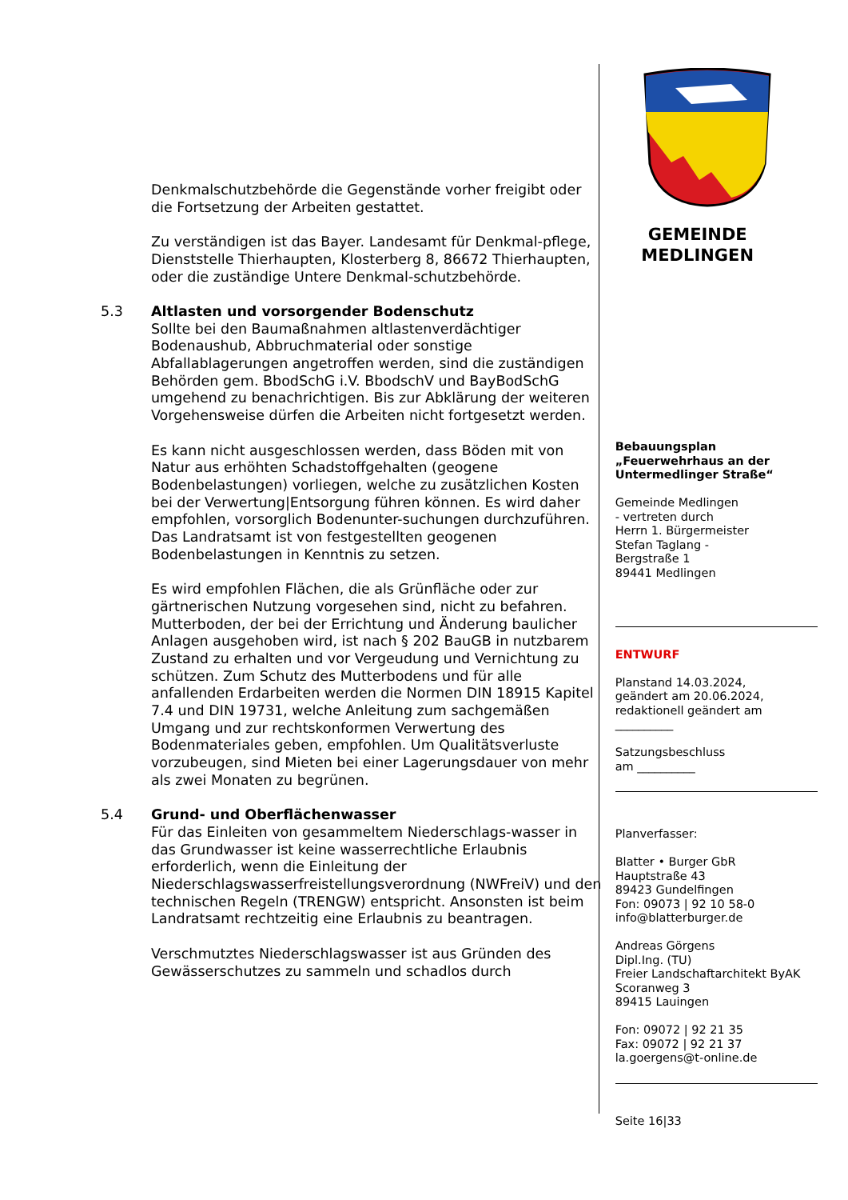Denkmalschutzbehörde die Gegenstände vorher freigibt oder die Fortsetzung der Arbeiten gestattet.
Zu verständigen ist das Bayer. Landesamt für Denkmal-pflege, Dienststelle Thierhaupten, Klosterberg 8, 86672 Thierhaupten, oder die zuständige Untere Denkmal-schutzbehörde.
5.3 Altlasten und vorsorgender Bodenschutz
Sollte bei den Baumaßnahmen altlastenverdächtiger Bodenaushub, Abbruchmaterial oder sonstige Abfallablagerungen angetroffen werden, sind die zuständigen Behörden gem. BbodSchG i.V. BbodschV und BayBodSchG umgehend zu benachrichtigen. Bis zur Abklärung der weiteren Vorgehensweise dürfen die Arbeiten nicht fortgesetzt werden.
Es kann nicht ausgeschlossen werden, dass Böden mit von Natur aus erhöhten Schadstoffgehalten (geogene Bodenbelastungen) vorliegen, welche zu zusätzlichen Kosten bei der Verwertung|Entsorgung führen können. Es wird daher empfohlen, vorsorglich Bodenunter-suchungen durchzuführen. Das Landratsamt ist von festgestellten geogenen Bodenbelastungen in Kenntnis zu setzen.
Es wird empfohlen Flächen, die als Grünfläche oder zur gärtnerischen Nutzung vorgesehen sind, nicht zu befahren. Mutterboden, der bei der Errichtung und Änderung baulicher Anlagen ausgehoben wird, ist nach § 202 BauGB in nutzbarem Zustand zu erhalten und vor Vergeudung und Vernichtung zu schützen. Zum Schutz des Mutterbodens und für alle anfallenden Erdarbeiten werden die Normen DIN 18915 Kapitel 7.4 und DIN 19731, welche Anleitung zum sachgemäßen Umgang und zur rechtskonformen Verwertung des Bodenmateriales geben, empfohlen. Um Qualitätsverluste vorzubeugen, sind Mieten bei einer Lagerungsdauer von mehr als zwei Monaten zu begrünen.
5.4 Grund- und Oberflächenwasser
Für das Einleiten von gesammeltem Niederschlags-wasser in das Grundwasser ist keine wasserrechtliche Erlaubnis erforderlich, wenn die Einleitung der Niederschlagswasserfreistellungsverordnung (NWFreiV) und den technischen Regeln (TRENGW) entspricht. Ansonsten ist beim Landratsamt rechtzeitig eine Erlaubnis zu beantragen.
Verschmutztes Niederschlagswasser ist aus Gründen des Gewässerschutzes zu sammeln und schadlos durch
GEMEINDE
MEDLINGEN
Bebauungsplan
„Feuerwehrhaus an der Untermedlinger Straße“
Gemeinde Medlingen
- vertreten durch
Herrn 1. Bürgermeister
Stefan Taglang -
Bergstraße 1
89441 Medlingen
ENTWURF
Planstand 14.03.2024,
geändert am 20.06.2024,
redaktionell geändert am
__________
Satzungsbeschluss
am __________
Planverfasser:
Blatter • Burger GbR
Hauptstraße 43
89423 Gundelfingen
Fon: 09073 | 92 10 58-0
info@blatterburger.de
Andreas Görgens
Dipl.Ing. (TU)
Freier Landschaftarchitekt ByAK
Scoranweg 3
89415 Lauingen
Fon: 09072 | 92 21 35
Fax: 09072 | 92 21 37
la.goergens@t-online.de
Seite 16|33